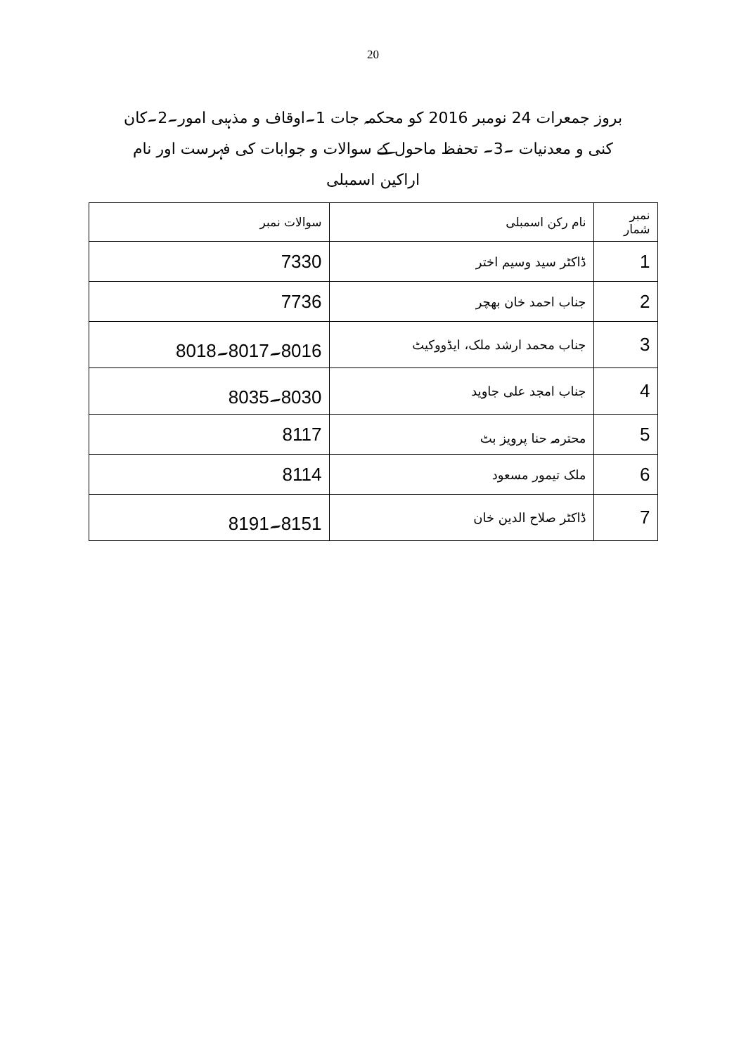20
بروز جمعرات 24 نومبر 2016 کو محکمہ جات 1۔اوقاف و مذہبی امور۔2۔کان کنی و معدنیات ۔3۔ تحفظ ماحول کے سوالات و جوابات کی فہرست اور نام اراکین اسمبلی
| نمبر شمار | نام رکن اسمبلی | سوالات نمبر |
| --- | --- | --- |
| 1 | ڈاکٹر سید وسیم اختر | 7330 |
| 2 | جناب احمد خان بھچر | 7736 |
| 3 | جناب محمد ارشد ملک، ایڈووکیٹ | 8016۔8017۔8018 |
| 4 | جناب امجد علی جاوید | 8030۔8035 |
| 5 | محترمہ حنا پرویز بٹ | 8117 |
| 6 | ملک تیمور مسعود | 8114 |
| 7 | ڈاکٹر صلاح الدین خان | 8151۔8191 |